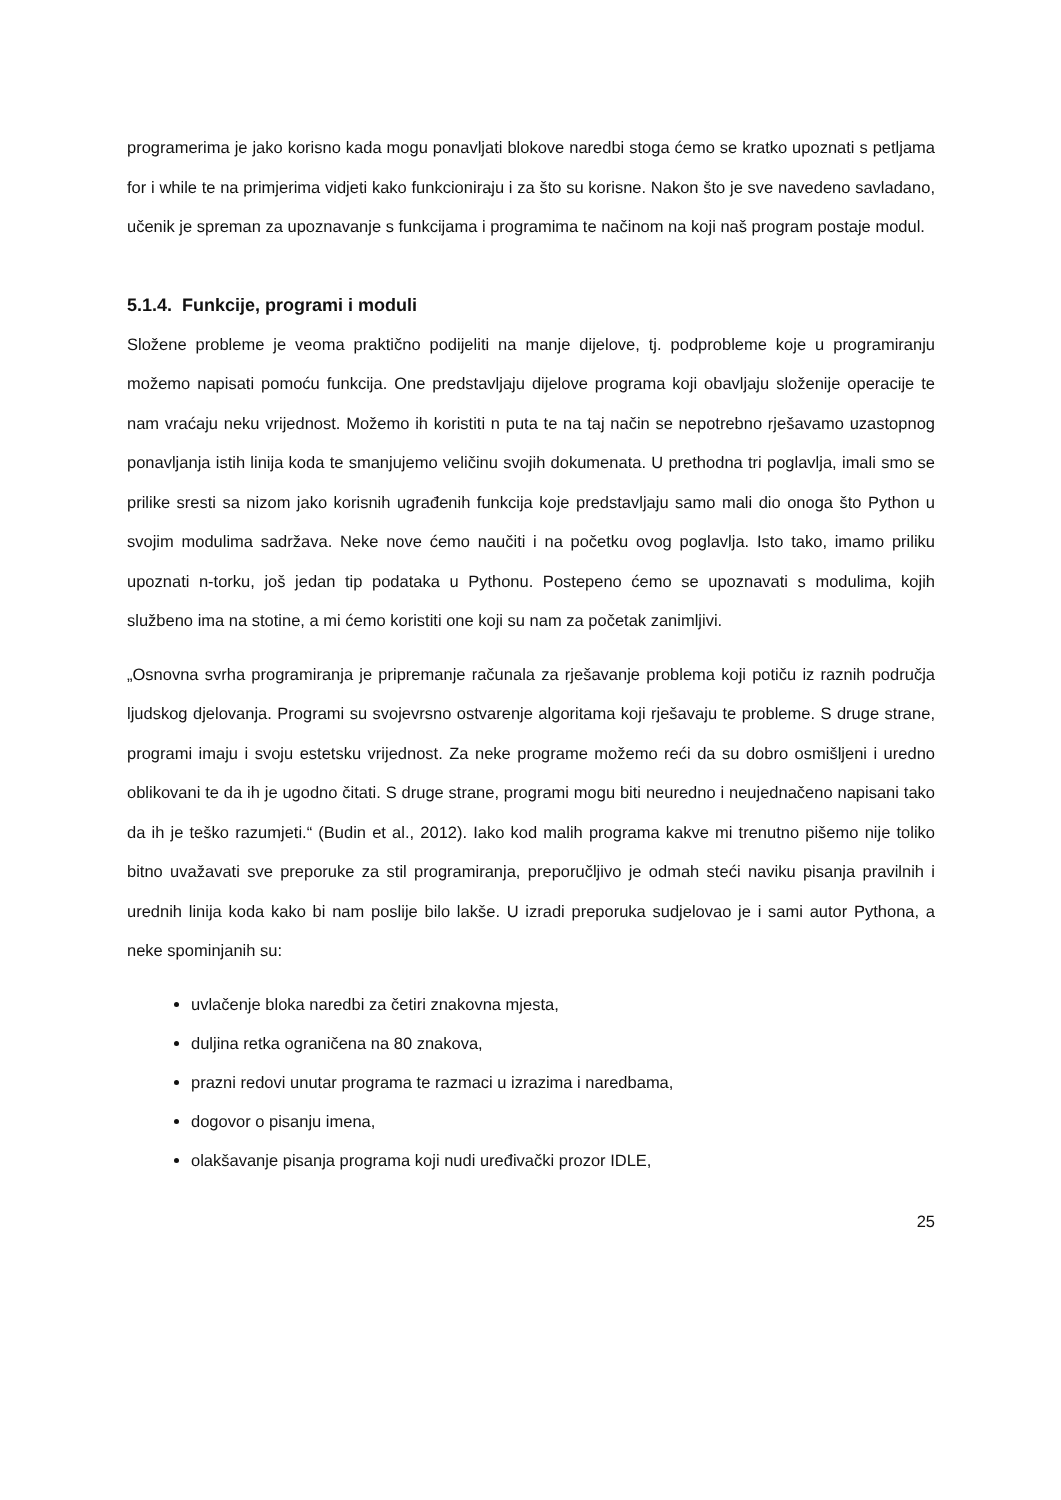programerima je jako korisno kada mogu ponavljati blokove naredbi stoga ćemo se kratko upoznati s petljama for i while te na primjerima vidjeti kako funkcioniraju i za što su korisne. Nakon što je sve navedeno savladano, učenik je spreman za upoznavanje s funkcijama i programima te načinom na koji naš program postaje modul.
5.1.4. Funkcije, programi i moduli
Složene probleme je veoma praktično podijeliti na manje dijelove, tj. podprobleme koje u programiranju možemo napisati pomoću funkcija. One predstavljaju dijelove programa koji obavljaju složenije operacije te nam vraćaju neku vrijednost. Možemo ih koristiti n puta te na taj način se nepotrebno rješavamo uzastopnog ponavljanja istih linija koda te smanjujemo veličinu svojih dokumenata. U prethodna tri poglavlja, imali smo se prilike sresti sa nizom jako korisnih ugrađenih funkcija koje predstavljaju samo mali dio onoga što Python u svojim modulima sadržava. Neke nove ćemo naučiti i na početku ovog poglavlja. Isto tako, imamo priliku upoznati n-torku, još jedan tip podataka u Pythonu. Postepeno ćemo se upoznavati s modulima, kojih službeno ima na stotine, a mi ćemo koristiti one koji su nam za početak zanimljivi.
„Osnovna svrha programiranja je pripremanje računala za rješavanje problema koji potiču iz raznih područja ljudskog djelovanja. Programi su svojevrsno ostvarenje algoritama koji rješavaju te probleme. S druge strane, programi imaju i svoju estetsku vrijednost. Za neke programe možemo reći da su dobro osmišljeni i uredno oblikovani te da ih je ugodno čitati. S druge strane, programi mogu biti neuredno i neujednačeno napisani tako da ih je teško razumjeti.“ (Budin et al., 2012). Iako kod malih programa kakve mi trenutno pišemo nije toliko bitno uvažavati sve preporuke za stil programiranja, preporučljivo je odmah steći naviku pisanja pravilnih i urednih linija koda kako bi nam poslije bilo lakše. U izradi preporuka sudjelovao je i sami autor Pythona, a neke spominjanih su:
uvlačenje bloka naredbi za četiri znakovna mjesta,
duljina retka ograničena na 80 znakova,
prazni redovi unutar programa te razmaci u izrazima i naredbama,
dogovor o pisanju imena,
olakšavanje pisanja programa koji nudi uređivački prozor IDLE,
25